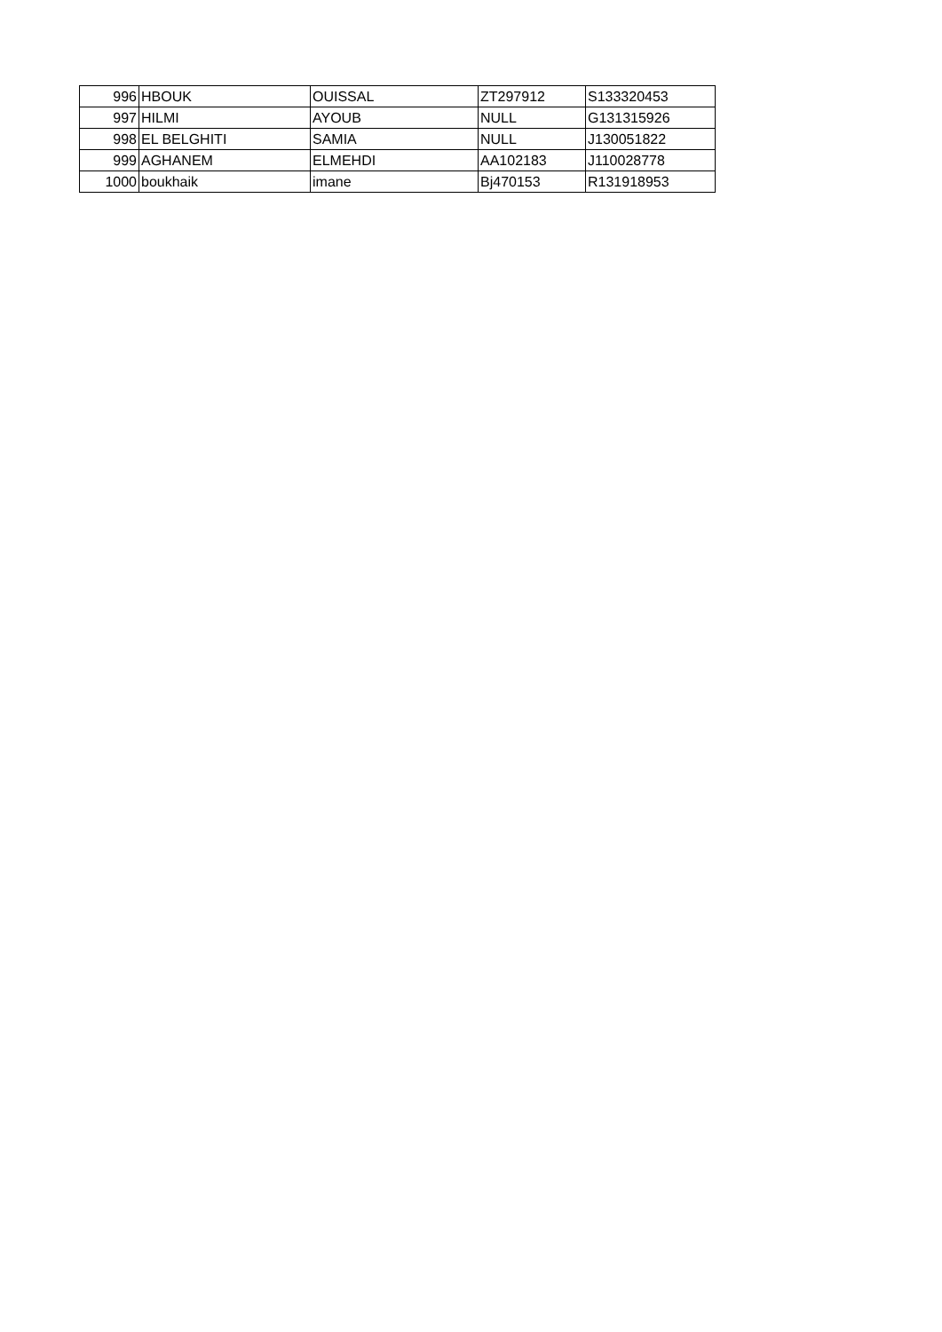| 996 | HBOUK | OUISSAL | ZT297912 | S133320453 |
| 997 | HILMI | AYOUB | NULL | G131315926 |
| 998 | EL BELGHITI | SAMIA | NULL | J130051822 |
| 999 | AGHANEM | ELMEHDI | AA102183 | J110028778 |
| 1000 | boukhaik | imane | Bj470153 | R131918953 |